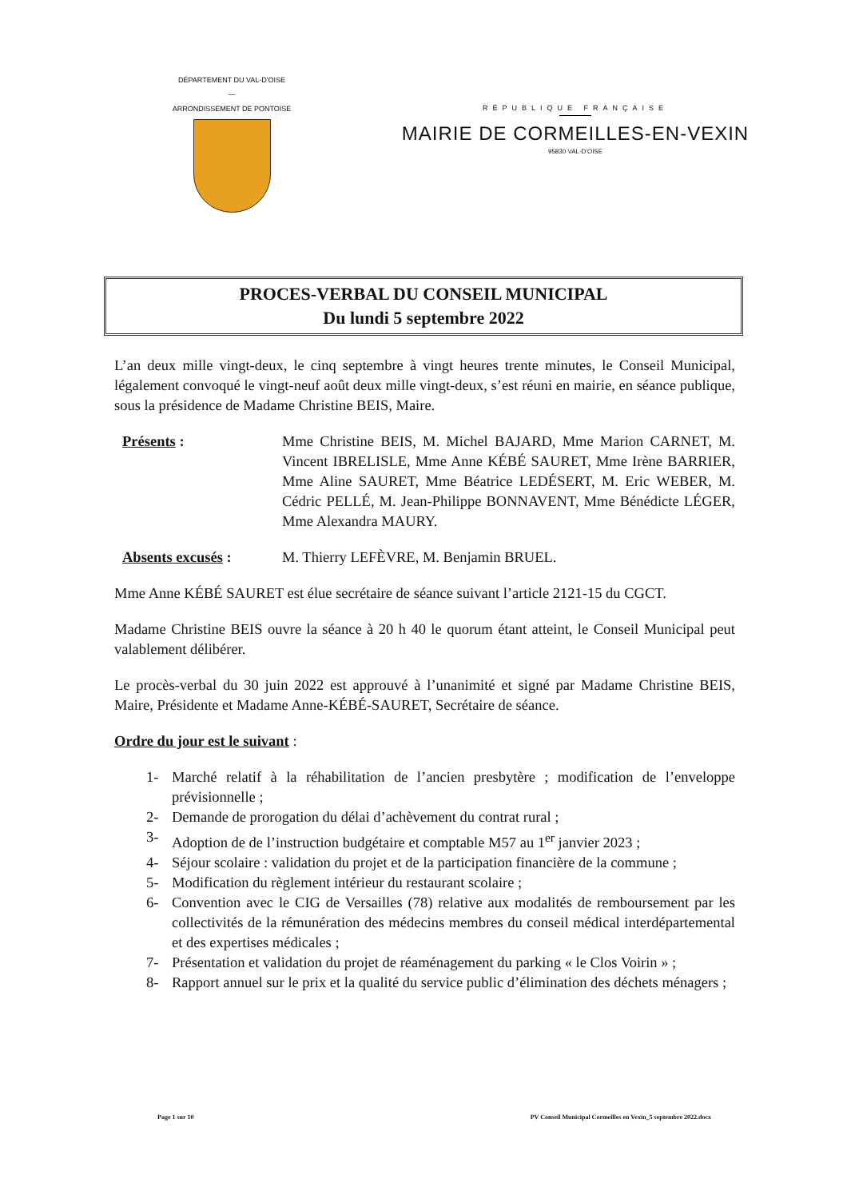DÉPARTEMENT DU VAL-D'OISE
—
ARRONDISSEMENT DE PONTOISE
RÉPUBLIQUE FRANÇAISE
MAIRIE DE CORMEILLES-EN-VEXIN
95830 VAL-D'OISE
PROCES-VERBAL DU CONSEIL MUNICIPAL
Du lundi 5 septembre 2022
L’an deux mille vingt-deux, le cinq septembre à vingt heures trente minutes, le Conseil Municipal, légalement convoqué le vingt-neuf août deux mille vingt-deux, s’est réuni en mairie, en séance publique, sous la présidence de Madame Christine BEIS, Maire.
Présents : Mme Christine BEIS, M. Michel BAJARD, Mme Marion CARNET, M. Vincent IBRELISLE, Mme Anne KÉBÉ SAURET, Mme Irène BARRIER, Mme Aline SAURET, Mme Béatrice LEDÉSERT, M. Eric WEBER, M. Cédric PELLÉ, M. Jean-Philippe BONNAVENT, Mme Bénédicte LÉGER, Mme Alexandra MAURY.
Absents excusés : M. Thierry LEFÈVRE, M. Benjamin BRUEL.
Mme Anne KÉBÉ SAURET est élue secrétaire de séance suivant l’article 2121-15 du CGCT.
Madame Christine BEIS ouvre la séance à 20 h 40 le quorum étant atteint, le Conseil Municipal peut valablement délibérer.
Le procès-verbal du 30 juin 2022 est approuvé à l’unanimité et signé par Madame Christine BEIS, Maire, Présidente et Madame Anne-KÉBÉ-SAURET, Secrétaire de séance.
Ordre du jour est le suivant :
1- Marché relatif à la réhabilitation de l’ancien presbytère ; modification de l’enveloppe prévisionnelle ;
2- Demande de prorogation du délai d’achèvement du contrat rural ;
3- Adoption de de l’instruction budgétaire et comptable M57 au 1<sup>er</sup> janvier 2023 ;
4- Séjour scolaire : validation du projet et de la participation financière de la commune ;
5- Modification du règlement intérieur du restaurant scolaire ;
6- Convention avec le CIG de Versailles (78) relative aux modalités de remboursement par les collectivités de la rémunération des médecins membres du conseil médical interdépartemental et des expertises médicales ;
7- Présentation et validation du projet de réaménagement du parking « le Clos Voirin » ;
8- Rapport annuel sur le prix et la qualité du service public d’élimination des déchets ménagers ;
Page 1 sur 10 PV Conseil Municipal Cormeilles en Vexin_5 septembre 2022.docx